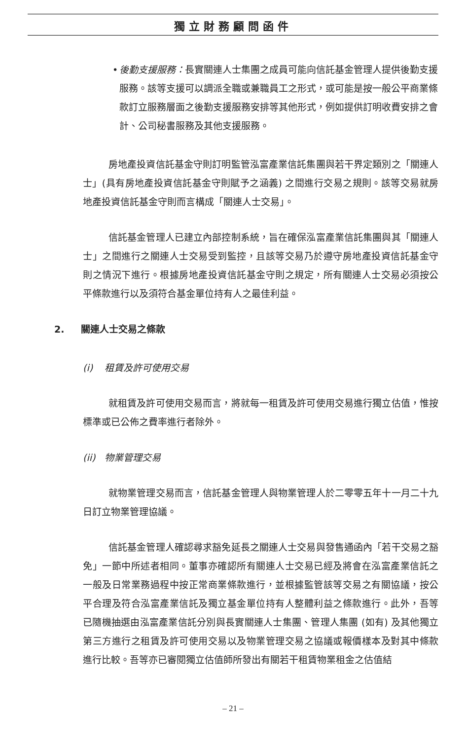獨立財務顧問函件
• 後勤支援服務：長實關連人士集團之成員可能向信託基金管理人提供後勤支援服務。該等支援可以調派全職或兼職員工之形式，或可能是按一般公平商業條款訂立服務層面之後勤支援服務安排等其他形式，例如提供訂明收費安排之會計、公司秘書服務及其他支援服務。
房地產投資信託基金守則訂明監管泓富產業信託集團與若干界定類別之「關連人士」(具有房地產投資信託基金守則賦予之涵義) 之間進行交易之規則。該等交易就房地產投資信託基金守則而言構成「關連人士交易」。
信託基金管理人已建立內部控制系統，旨在確保泓富產業信託集團與其「關連人士」之間進行之關連人士交易受到監控，且該等交易乃於遵守房地產投資信託基金守則之情況下進行。根據房地產投資信託基金守則之規定，所有關連人士交易必須按公平條款進行以及須符合基金單位持有人之最佳利益。
2. 關連人士交易之條款
(i) 租賃及許可使用交易
就租賃及許可使用交易而言，將就每一租賃及許可使用交易進行獨立估值，惟按標準或已公佈之費率進行者除外。
(ii) 物業管理交易
就物業管理交易而言，信託基金管理人與物業管理人於二零零五年十一月二十九日訂立物業管理協議。
信託基金管理人確認尋求豁免延長之關連人士交易與發售通函內「若干交易之豁免」一節中所述者相同。董事亦確認所有關連人士交易已經及將會在泓富產業信託之一般及日常業務過程中按正常商業條款進行，並根據監管該等交易之有關協議，按公平合理及符合泓富產業信託及獨立基金單位持有人整體利益之條款進行。此外，吾等已隨機抽選由泓富產業信託分別與長實關連人士集團、管理人集團 (如有) 及其他獨立第三方進行之租賃及許可使用交易以及物業管理交易之協議或報價樣本及對其中條款進行比較。吾等亦已審閱獨立估值師所發出有關若干租賃物業租金之估值結
– 21 –